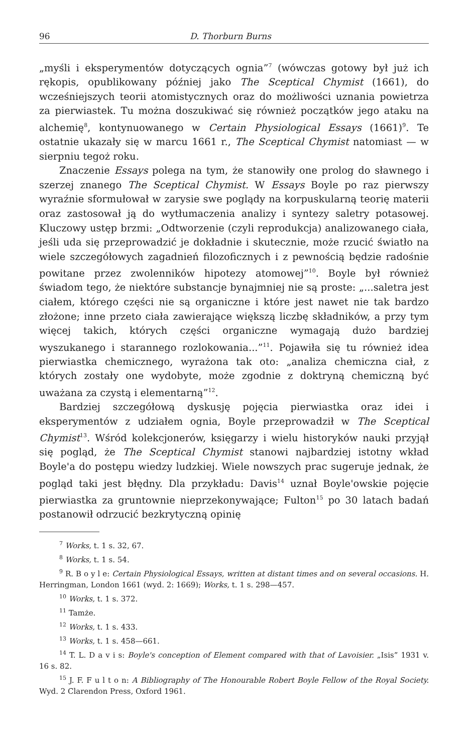96 D. Thorburn Burns
„myśli i eksperymentów dotyczących ognia”<sup>7</sup> (wówczas gotowy był już ich rękopis, opublikowany później jako The Sceptical Chymist (1661), do wcześniejszych teorii atomistycznych oraz do możliwości uznania powietrza za pierwiastek. Tu można doszukiwać się również początków jego ataku na alchemię<sup>8</sup>, kontynuowanego w Certain Physiological Essays (1661)<sup>9</sup>. Te ostatnie ukazały się w marcu 1661 r., The Sceptical Chymist natomiast — w sierpniu tegoż roku.
Znaczenie Essays polega na tym, że stanowiły one prolog do sławnego i szerzej znanego The Sceptical Chymist. W Essays Boyle po raz pierwszy wyraźnie sformułował w zarysie swe poglądy na korpuskularną teorię materii oraz zastosował ją do wytłumaczenia analizy i syntezy saletry potasowej. Kluczowy ustęp brzmi: „Odtworzenie (czyli reprodukcja) analizowanego ciała, jeśli uda się przeprowadzić je dokładnie i skutecznie, może rzucić światło na wiele szczegółowych zagadnień filozoficznych i z pewnością będzie radośnie powitane przez zwolenników hipotezy atomowej”<sup>10</sup>. Boyle był również świadom tego, że niektóre substancje bynajmniej nie są proste: „...saletra jest ciałem, którego części nie są organiczne i które jest nawet nie tak bardzo złożone; inne przeto ciała zawierające większą liczbę składników, a przy tym więcej takich, których części organiczne wymagają dużo bardziej wyszukanego i starannego rozlokowania...”<sup>11</sup>. Pojawiła się tu również idea pierwiastka chemicznego, wyrażona tak oto: „analiza chemiczna ciał, z których zostały one wydobyte, może zgodnie z doktryną chemiczną być uważana za czystą i elementarną”<sup>12</sup>.
Bardziej szczegółową dyskusję pojęcia pierwiastka oraz idei i eksperymentów z udziałem ognia, Boyle przeprowadził w The Sceptical Chymist<sup>13</sup>. Wśród kolekcjonerów, księgarzy i wielu historyków nauki przyjął się pogląd, że The Sceptical Chymist stanowi najbardziej istotny wkład Boyle'a do postępu wiedzy ludzkiej. Wiele nowszych prac sugeruje jednak, że pogląd taki jest błędny. Dla przykładu: Davis<sup>14</sup> uznał Boyle'owskie pojęcie pierwiastka za gruntownie nieprzekonywające; Fulton<sup>15</sup> po 30 latach badań postanowił odrzucić bezkrytyczną opinię
<sup>7</sup> Works, t. 1 s. 32, 67.
<sup>8</sup> Works, t. 1 s. 54.
<sup>9</sup> R. B o y l e: Certain Physiological Essays, written at distant times and on several occasions. H. Herringman, London 1661 (wyd. 2: 1669); Works, t. 1 s. 298—457.
<sup>10</sup> Works, t. 1 s. 372.
<sup>11</sup> Tamże.
<sup>12</sup> Works, t. 1 s. 433.
<sup>13</sup> Works, t. 1 s. 458—661.
<sup>14</sup> T. L. D a v i s: Boyle's conception of Element compared with that of Lavoisier. „Isis” 1931 v. 16 s. 82.
<sup>15</sup> J. F. F u l t o n: A Bibliography of The Honourable Robert Boyle Fellow of the Royal Society. Wyd. 2 Clarendon Press, Oxford 1961.